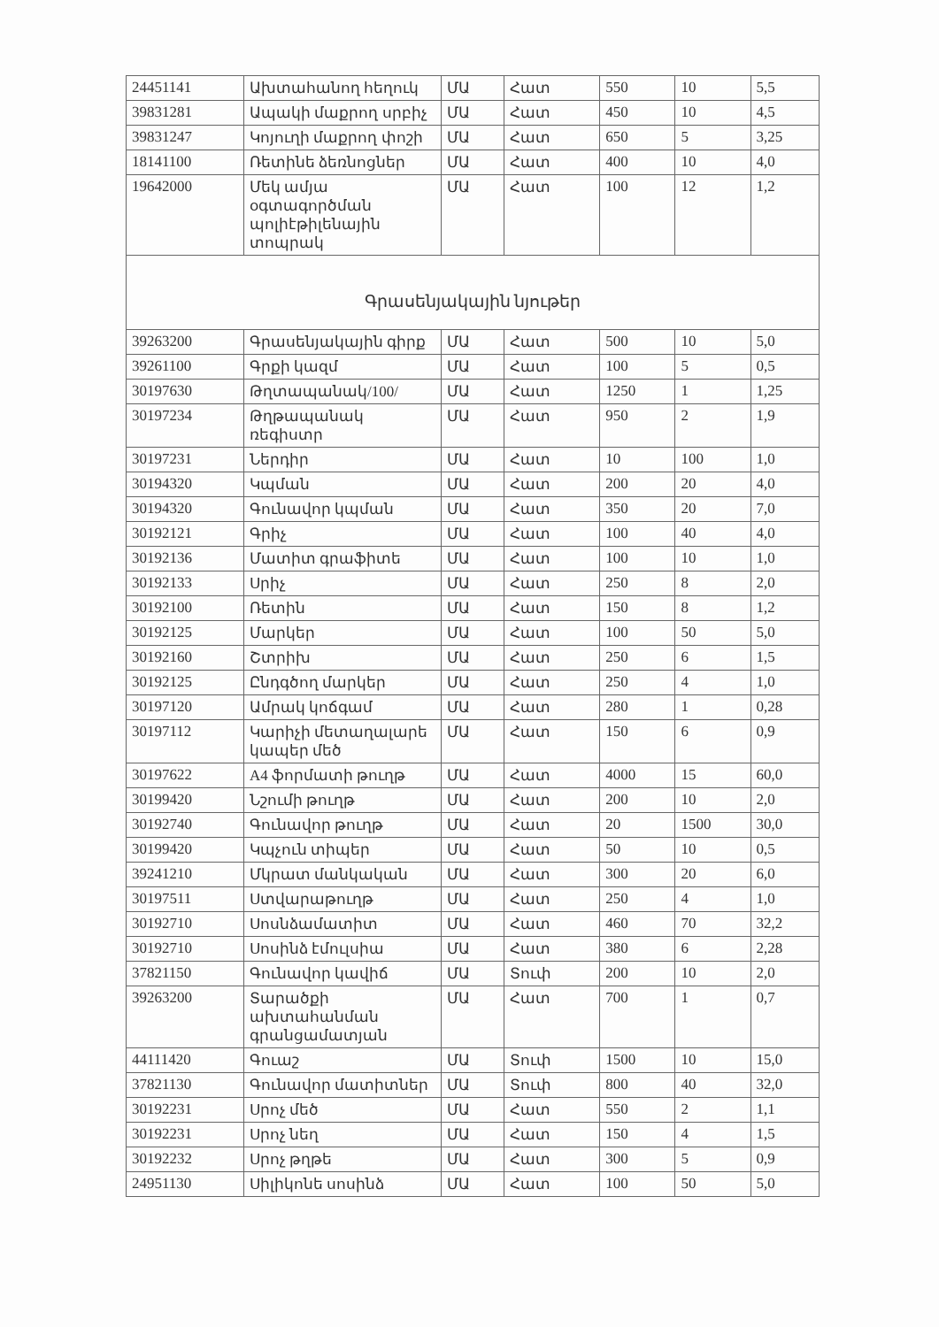| 24451141 | Ախտահանող հեղուկ | ՄԱ | Հատ | 550 | 10 | 5,5 |
| 39831281 | Ապակի մաքրող սրբիչ | ՄԱ | Հատ | 450 | 10 | 4,5 |
| 39831247 | Կոյուղի մաքրող փոշի | ՄԱ | Հատ | 650 | 5 | 3,25 |
| 18141100 | Ռետինե ձեռնոցներ | ՄԱ | Հատ | 400 | 10 | 4,0 |
| 19642000 | Մեկ ամյա օգտագործման պոլիէթիլենային տոպրակ | ՄԱ | Հատ | 100 | 12 | 1,2 |
| Գրասենյակային նյութեր | | | | | | |
| 39263200 | Գրասենյակային գիրք | ՄԱ | Հատ | 500 | 10 | 5,0 |
| 39261100 | Գրքի կազմ | ՄԱ | Հատ | 100 | 5 | 0,5 |
| 30197630 | Թղտապանակ/100/ | ՄԱ | Հատ | 1250 | 1 | 1,25 |
| 30197234 | Թղթապանակ ռեգիստր | ՄԱ | Հատ | 950 | 2 | 1,9 |
| 30197231 | Ներդիր | ՄԱ | Հատ | 10 | 100 | 1,0 |
| 30194320 | Կպման | ՄԱ | Հատ | 200 | 20 | 4,0 |
| 30194320 | Գունավոր կպման | ՄԱ | Հատ | 350 | 20 | 7,0 |
| 30192121 | Գրիչ | ՄԱ | Հատ | 100 | 40 | 4,0 |
| 30192136 | Մատիտ գրաֆիտե | ՄԱ | Հատ | 100 | 10 | 1,0 |
| 30192133 | Սրիչ | ՄԱ | Հատ | 250 | 8 | 2,0 |
| 30192100 | Ռետին | ՄԱ | Հատ | 150 | 8 | 1,2 |
| 30192125 | Մարկեր | ՄԱ | Հատ | 100 | 50 | 5,0 |
| 30192160 | Շտրիխ | ՄԱ | Հատ | 250 | 6 | 1,5 |
| 30192125 | Ընդգծող մարկեր | ՄԱ | Հատ | 250 | 4 | 1,0 |
| 30197120 | Ամրակ կոճգամ | ՄԱ | Հատ | 280 | 1 | 0,28 |
| 30197112 | Կարիչի մետաղալարե կապեր մեծ | ՄԱ | Հատ | 150 | 6 | 0,9 |
| 30197622 | A4 ֆորմատի թուղթ | ՄԱ | Հատ | 4000 | 15 | 60,0 |
| 30199420 | Նշումի թուղթ | ՄԱ | Հատ | 200 | 10 | 2,0 |
| 30192740 | Գունավոր թուղթ | ՄԱ | Հատ | 20 | 1500 | 30,0 |
| 30199420 | Կպչուն տիպեր | ՄԱ | Հատ | 50 | 10 | 0,5 |
| 39241210 | Մկրատ մանկական | ՄԱ | Հատ | 300 | 20 | 6,0 |
| 30197511 | Ստվարաթուղթ | ՄԱ | Հատ | 250 | 4 | 1,0 |
| 30192710 | Սոսնձամատիտ | ՄԱ | Հատ | 460 | 70 | 32,2 |
| 30192710 | Սոսինձ էմուլսիա | ՄԱ | Հատ | 380 | 6 | 2,28 |
| 37821150 | Գունավոր կավիճ | ՄԱ | Տուփ | 200 | 10 | 2,0 |
| 39263200 | Տարածքի ախտահանման գրանցամատյան | ՄԱ | Հատ | 700 | 1 | 0,7 |
| 44111420 | Գուաշ | ՄԱ | Տուփ | 1500 | 10 | 15,0 |
| 37821130 | Գունավոր մատիտներ | ՄԱ | Տուփ | 800 | 40 | 32,0 |
| 30192231 | Սրոչ մեծ | ՄԱ | Հատ | 550 | 2 | 1,1 |
| 30192231 | Սրոչ նեղ | ՄԱ | Հատ | 150 | 4 | 1,5 |
| 30192232 | Սրոչ թղթե | ՄԱ | Հատ | 300 | 5 | 0,9 |
| 24951130 | Սիլիկոնե սոսինձ | ՄԱ | Հատ | 100 | 50 | 5,0 |